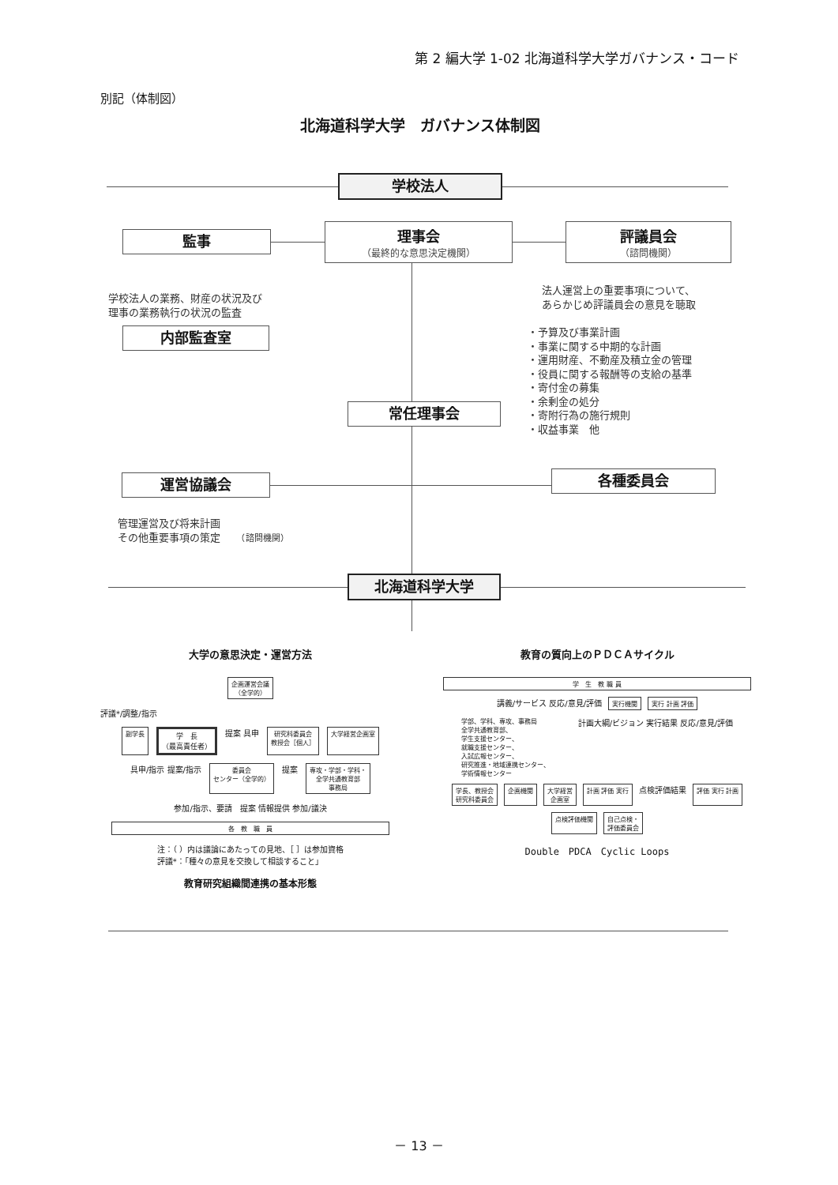第 2 編大学 1-02 北海道科学大学ガバナンス・コード
別記（体制図）
北海道科学大学　ガバナンス体制図
学校法人
監事
理事会
（最終的な意思決定機関）
評議員会
（諮問機関）
学校法人の業務、財産の状況及び
理事の業務執行の状況の監査
法人運営上の重要事項について、
あらかじめ評議員会の意見を聴取
・予算及び事業計画
・事業に関する中期的な計画
・運用財産、不動産及積立金の管理
・役員に関する報酬等の支給の基準
・寄付金の募集
・余剰金の処分
・寄附行為の施行規則
・収益事業　他
内部監査室
常任理事会
運営協議会
各種委員会
管理運営及び将来計画
その他重要事項の策定　　（諮問機関）
北海道科学大学
大学の意思決定・運営方法
企画運営会議
（全学的）
評議*/調整/指示
副学長
学　長
（最高責任者）
提案 具申
研究科委員会
教授会［個人］
大学経営企画室
具申/指示 提案/指示
委員会
センター（全学的）
提案
専攻・学部・学科・
全学共通教育部
事務局
参加/指示、要請
提案 情報提供 参加/議決
各　教　職　員
注：（ ）内は議論にあたっての見地、［ ］は参加資格
評議*：「種々の意見を交換して相談すること」
教育研究組織間連携の基本形態
教育の質向上のＰＤＣＡサイクル
学　生　教 職 員
講義/サービス 反応/意見/評価
実行機関
実行 計画 評価
学部、学科、専攻、事務局
全学共通教育部、
学生支援センター、
就職支援センター、
入試広報センター、
研究推進・地域連携センター、
学術情報センター
計画大綱/ビジョン 実行結果 反応/意見/評価
学長、教授会
研究科委員会
企画機関
大学経営
企画室
計画 評価 実行
点検評価結果
評価 実行 計画
点検評価機関
自己点検・
評価委員会
Double　PDCA　Cyclic Loops
－ 13 －